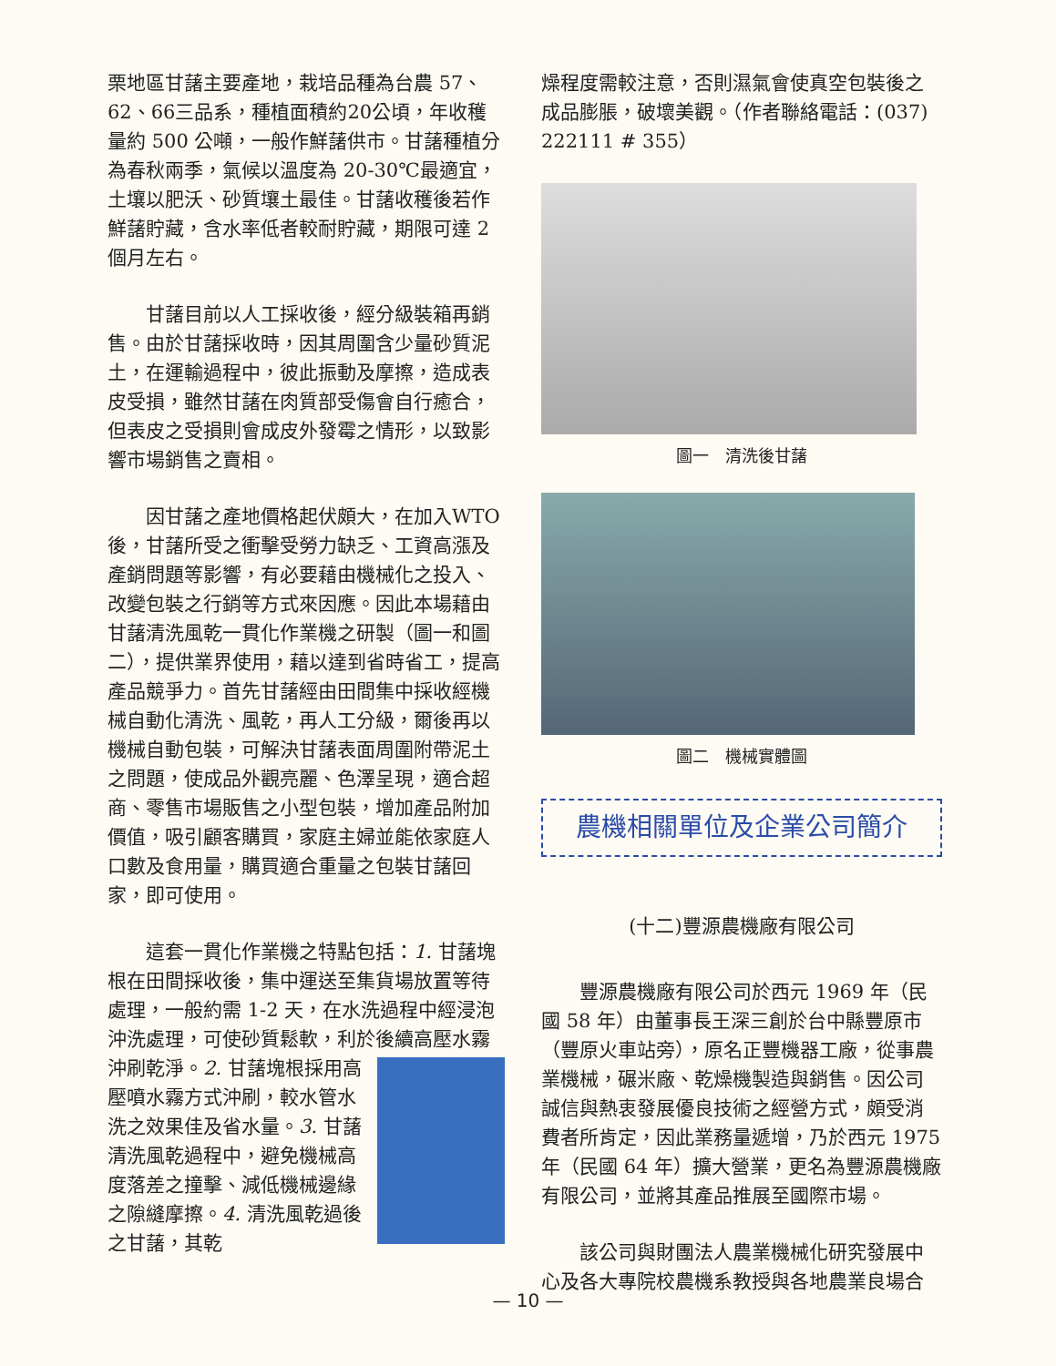栗地區甘藷主要產地，栽培品種為台農 57、62、66三品系，種植面積約20公頃，年收穫量約 500 公噸，一般作鮮藷供市。甘藷種植分為春秋兩季，氣候以溫度為 20-30℃最適宜，土壤以肥沃、砂質壤土最佳。甘藷收穫後若作鮮藷貯藏，含水率低者較耐貯藏，期限可達 2 個月左右。
甘藷目前以人工採收後，經分級裝箱再銷售。由於甘藷採收時，因其周圍含少量砂質泥土，在運輸過程中，彼此振動及摩擦，造成表皮受損，雖然甘藷在肉質部受傷會自行癒合，但表皮之受損則會成皮外發霉之情形，以致影響市場銷售之賣相。
因甘藷之產地價格起伏頗大，在加入WTO後，甘藷所受之衝擊受勞力缺乏、工資高漲及產銷問題等影響，有必要藉由機械化之投入、改變包裝之行銷等方式來因應。因此本場藉由甘藷清洗風乾一貫化作業機之研製（圖一和圖二），提供業界使用，藉以達到省時省工，提高產品競爭力。首先甘藷經由田間集中採收經機械自動化清洗、風乾，再人工分級，爾後再以機械自動包裝，可解決甘藷表面周圍附帶泥土之問題，使成品外觀亮麗、色澤呈現，適合超商、零售市場販售之小型包裝，增加產品附加價值，吸引顧客購買，家庭主婦並能依家庭人口數及食用量，購買適合重量之包裝甘藷回家，即可使用。
這套一貫化作業機之特點包括：1. 甘藷塊根在田間採收後，集中運送至集貨場放置等待處理，一般約需 1-2 天，在水洗過程中經浸泡沖洗處理，可使砂質鬆軟，利於後續高壓水霧沖刷乾淨。2. 甘藷塊根採用 高壓噴水霧方式沖刷，較水管水洗之效果佳及省水量。3. 甘藷清洗風乾過程中，避免機械高度落差之撞擊、減低機械邊緣之隙縫摩擦。4. 清洗風乾過後之甘藷，其乾
燥程度需較注意，否則濕氣會使真空包裝後之成品膨脹，破壞美觀。（作者聯絡電話：(037) 222111 # 355）
圖一　清洗後甘藷
圖二　機械實體圖
農機相關單位及企業公司簡介
(十二)豐源農機廠有限公司
豐源農機廠有限公司於西元 1969 年（民國 58 年）由董事長王深三創於台中縣豐原市（豐原火車站旁），原名正豐機器工廠，從事農業機械，碾米廠、乾燥機製造與銷售。因公司誠信與熱衷發展優良技術之經營方式，頗受消費者所肯定，因此業務量遞增，乃於西元 1975 年（民國 64 年）擴大營業，更名為豐源農機廠有限公司，並將其產品推展至國際市場。
該公司與財團法人農業機械化研究發展中心及各大專院校農機系教授與各地農業良場合
— 10 —